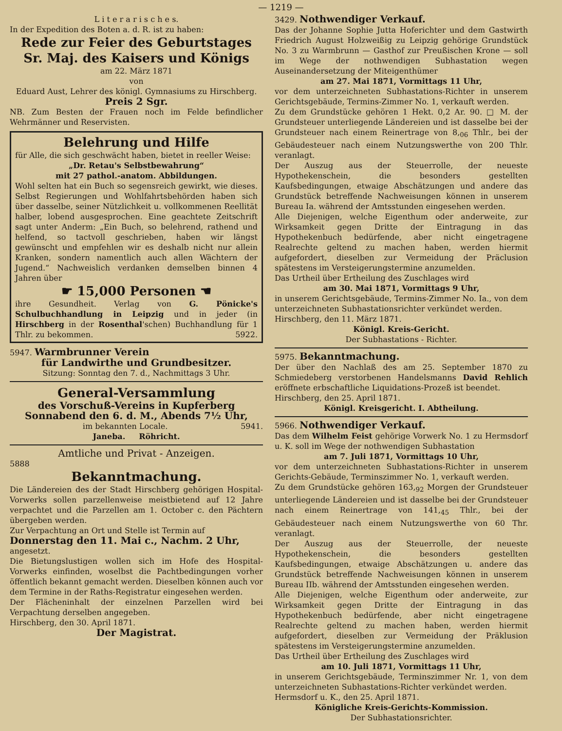— 1219 —
L i t e r a r i s c h e s.
In der Expedition des Boten a. d. R. ist zu haben:
Rede zur Feier des Geburtstages Sr. Maj. des Kaisers und Königs
am 22. März 1871
von
Eduard Aust, Lehrer des königl. Gymnasiums zu Hirschberg.
Preis 2 Sgr.
NB. Zum Besten der Frauen noch im Felde befindlicher Wehrmänner und Reservisten.
Belehrung und Hilfe
für Alle, die sich geschwächt haben, bietet in reeller Weise:
„Dr. Retau's Selbstbewahrung“
mit 27 pathol.-anatom. Abbildungen.
Wohl selten hat ein Buch so segensreich gewirkt, wie dieses. Selbst Regierungen und Wohlfahrtsbehörden haben sich über dasselbe, seiner Nützlichkeit u. vollkommenen Reellität halber, lobend ausgesprochen. Eine geachtete Zeitschrift sagt unter Anderm: „Ein Buch, so belehrend, rathend und helfend, so tactvoll geschrieben, haben wir längst gewünscht und empfehlen wir es deshalb nicht nur allein Kranken, sondern namentlich auch allen Wächtern der Jugend.“ Nachweislich verdanken demselben binnen 4 Jahren über
☛ 15,000 Personen ☚
ihre Gesundheit. Verlag von G. Pönicke's Schulbuchhandlung in Leipzig und in jeder (in Hirschberg in der Rosenthal'schen) Buchhandlung für 1 Thlr. zu bekommen. 5922.
5947. Warmbrunner Verein
für Landwirthe und Grundbesitzer.
Sitzung: Sonntag den 7. d., Nachmittags 3 Uhr.
General-Versammlung
des Vorschuß-Vereins in Kupferberg
Sonnabend den 6. d. M., Abends 7½ Uhr,
im bekannten Locale. 5941.
Janeba. Röhricht.
Amtliche und Privat - Anzeigen.
5888
Bekanntmachung.
Die Ländereien des der Stadt Hirschberg gehörigen Hospital-Vorwerks sollen parzellenweise meistbietend auf 12 Jahre verpachtet und die Parzellen am 1. October c. den Pächtern übergeben werden.
Zur Verpachtung an Ort und Stelle ist Termin auf
Donnerstag den 11. Mai c., Nachm. 2 Uhr,
angesetzt.
Die Bietungslustigen wollen sich im Hofe des Hospital-Vorwerks einfinden, woselbst die Pachtbedingungen vorher öffentlich bekannt gemacht werden. Dieselben können auch vor dem Termine in der Raths-Registratur eingesehen werden.
Der Flächeninhalt der einzelnen Parzellen wird bei Verpachtung derselben angegeben.
Hirschberg, den 30. April 1871.
Der Magistrat.
3429. Nothwendiger Verkauf.
Das der Johanne Sophie Jutta Hoferichter und dem Gastwirth Friedrich August Holzweißig zu Leipzig gehörige Grundstück No. 3 zu Warmbrunn — Gasthof zur Preußischen Krone — soll im Wege der nothwendigen Subhastation wegen Auseinandersetzung der Miteigenthümer
am 27. Mai 1871, Vormittags 11 Uhr,
vor dem unterzeichneten Subhastations-Richter in unserem Gerichtsgebäude, Termins-Zimmer No. 1, verkauft werden.
Zu dem Grundstücke gehören 1 Hekt. 0,2 Ar. 90. □ M. der Grundsteuer unterliegende Ländereien und ist dasselbe bei der Grundsteuer nach einem Reinertrage von 8,<sub>06</sub> Thlr., bei der Gebäudesteuer nach einem Nutzungswerthe von 200 Thlr. veranlagt.
Der Auszug aus der Steuerrolle, der neueste Hypothekenschein, die besonders gestellten Kaufsbedingungen, etwaige Abschätzungen und andere das Grundstück betreffende Nachweisungen können in unserem Bureau Ia. während der Amtsstunden eingesehen werden.
Alle Diejenigen, welche Eigenthum oder anderweite, zur Wirksamkeit gegen Dritte der Eintragung in das Hypothekenbuch bedürfende, aber nicht eingetragene Realrechte geltend zu machen haben, werden hiermit aufgefordert, dieselben zur Vermeidung der Präclusion spätestens im Versteigerungstermine anzumelden.
Das Urtheil über Ertheilung des Zuschlages wird
am 30. Mai 1871, Vormittags 9 Uhr,
in unserem Gerichtsgebäude, Termins-Zimmer No. Ia., von dem unterzeichneten Subhastationsrichter verkündet werden.
Hirschberg, den 11. März 1871.
Königl. Kreis-Gericht.
Der Subhastations - Richter.
5975. Bekanntmachung.
Der über den Nachlaß des am 25. September 1870 zu Schmiedeberg verstorbenen Handelsmanns David Rehlich eröffnete erbschaftliche Liquidations-Prozeß ist beendet.
Hirschberg, den 25. April 1871.
Königl. Kreisgericht. I. Abtheilung.
5966. Nothwendiger Verkauf.
Das dem Wilhelm Feist gehörige Vorwerk No. 1 zu Hermsdorf u. K. soll im Wege der nothwendigen Subhastation
am 7. Juli 1871, Vormittags 10 Uhr,
vor dem unterzeichneten Subhastations-Richter in unserem Gerichts-Gebäude, Terminszimmer No. 1, verkauft werden.
Zu dem Grundstücke gehören 163,<sub>92</sub> Morgen der Grundsteuer unterliegende Ländereien und ist dasselbe bei der Grundsteuer nach einem Reinertrage von 141,<sub>45</sub> Thlr., bei der Gebäudesteuer nach einem Nutzungswerthe von 60 Thr. veranlagt.
Der Auszug aus der Steuerrolle, der neueste Hypothekenschein, die besonders gestellten Kaufsbedingungen, etwaige Abschätzungen u. andere das Grundstück betreffende Nachweisungen können in unserem Bureau IIb. während der Amtsstunden eingesehen werden.
Alle Diejenigen, welche Eigenthum oder anderweite, zur Wirksamkeit gegen Dritte der Eintragung in das Hypothekenbuch bedürfende, aber nicht eingetragene Realrechte geltend zu machen haben, werden hiermit aufgefordert, dieselben zur Vermeidung der Präklusion spätestens im Versteigerungstermine anzumelden.
Das Urtheil über Ertheilung des Zuschlages wird
am 10. Juli 1871, Vormittags 11 Uhr,
in unserem Gerichtsgebäude, Terminszimmer Nr. 1, von dem unterzeichneten Subhastations-Richter verkündet werden.
Hermsdorf u. K., den 25. April 1871.
Königliche Kreis-Gerichts-Kommission.
Der Subhastationsrichter.